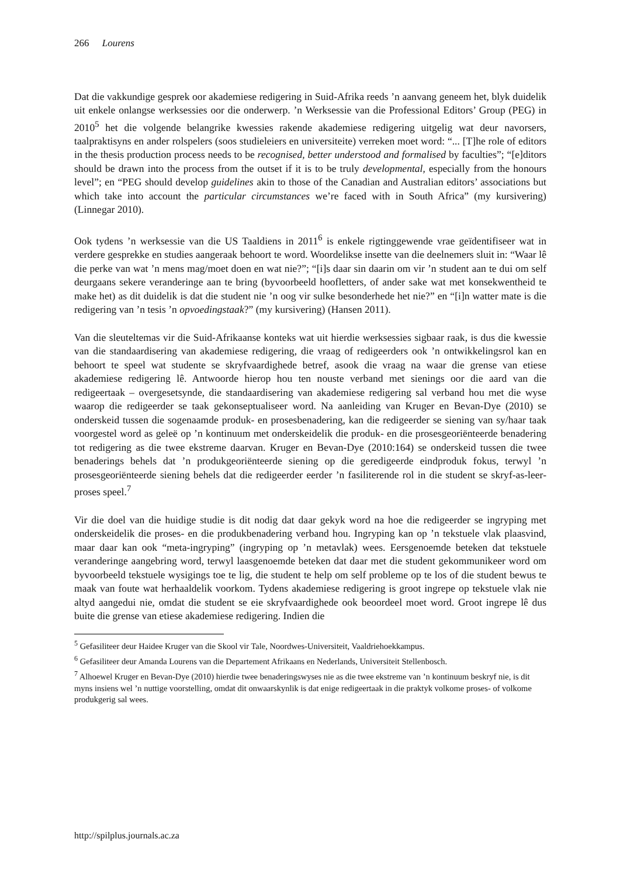266 Lourens
Dat die vakkundige gesprek oor akademiese redigering in Suid-Afrika reeds ’n aanvang geneem het, blyk duidelik uit enkele onlangse werksessies oor die onderwerp. ’n Werksessie van die Professional Editors’ Group (PEG) in 2010<sup>5</sup> het die volgende belangrike kwessies rakende akademiese redigering uitgelig wat deur navorsers, taalpraktisyns en ander rolspelers (soos studieleiers en universiteite) verreken moet word: “... [T]he role of editors in the thesis production process needs to be recognised, better understood and formalised by faculties”; “[e]ditors should be drawn into the process from the outset if it is to be truly developmental, especially from the honours level”; en “PEG should develop guidelines akin to those of the Canadian and Australian editors’ associations but which take into account the particular circumstances we’re faced with in South Africa” (my kursivering) (Linnegar 2010).
Ook tydens ’n werksessie van die US Taaldiens in 2011<sup>6</sup> is enkele rigtinggewende vrae geïdentifiseer wat in verdere gesprekke en studies aangeraak behoort te word. Woordelikse insette van die deelnemers sluit in: “Waar lê die perke van wat ’n mens mag/moet doen en wat nie?”; “[i]s daar sin daarin om vir ’n student aan te dui om self deurgaans sekere veranderinge aan te bring (byvoorbeeld hoofletters, of ander sake wat met konsekwentheid te make het) as dit duidelik is dat die student nie ’n oog vir sulke besonderhede het nie?” en “[i]n watter mate is die redigering van ’n tesis ’n opvoedingstaak?” (my kursivering) (Hansen 2011).
Van die sleuteltemas vir die Suid-Afrikaanse konteks wat uit hierdie werksessies sigbaar raak, is dus die kwessie van die standaardisering van akademiese redigering, die vraag of redigeerders ook ’n ontwikkelingsrol kan en behoort te speel wat studente se skryfvaardighede betref, asook die vraag na waar die grense van etiese akademiese redigering lê. Antwoorde hierop hou ten nouste verband met sienings oor die aard van die redigeertaak – overgesetsynde, die standaardisering van akademiese redigering sal verband hou met die wyse waarop die redigeerder se taak gekonseptualiseer word. Na aanleiding van Kruger en Bevan-Dye (2010) se onderskeid tussen die sogenaamde produk- en prosesbenadering, kan die redigeerder se siening van sy/haar taak voorgestel word as geleë op ’n kontinuum met onderskeidelik die produk- en die prosesgeoriënteerde benadering tot redigering as die twee ekstreme daarvan. Kruger en Bevan-Dye (2010:164) se onderskeid tussen die twee benaderings behels dat ’n produkgeoriënteerde siening op die geredigeerde eindproduk fokus, terwyl ’n prosesgeoriënteerde siening behels dat die redigeerder eerder ’n fasiliterende rol in die student se skryf-as-leer-proses speel.<sup>7</sup>
Vir die doel van die huidige studie is dit nodig dat daar gekyk word na hoe die redigeerder se ingryping met onderskeidelik die proses- en die produkbenadering verband hou. Ingryping kan op ’n tekstuele vlak plaasvind, maar daar kan ook “meta-ingryping” (ingryping op ’n metavlak) wees. Eersgenoemde beteken dat tekstuele veranderinge aangebring word, terwyl laasgenoemde beteken dat daar met die student gekommunikeer word om byvoorbeeld tekstuele wysigings toe te lig, die student te help om self probleme op te los of die student bewus te maak van foute wat herhaaldelik voorkom. Tydens akademiese redigering is groot ingrepe op tekstuele vlak nie altyd aangedui nie, omdat die student se eie skryfvaardighede ook beoordeel moet word. Groot ingrepe lê dus buite die grense van etiese akademiese redigering. Indien die
<sup>5</sup> Gefasiliteer deur Haidee Kruger van die Skool vir Tale, Noordwes-Universiteit, Vaaldriehoekkampus.
<sup>6</sup> Gefasiliteer deur Amanda Lourens van die Departement Afrikaans en Nederlands, Universiteit Stellenbosch.
<sup>7</sup> Alhoewel Kruger en Bevan-Dye (2010) hierdie twee benaderingswyses nie as die twee ekstreme van ’n kontinuum beskryf nie, is dit myns insiens wel ’n nuttige voorstelling, omdat dit onwaarskynlik is dat enige redigeertaak in die praktyk volkome proses- of volkome produkgerig sal wees.
http://spilplus.journals.ac.za